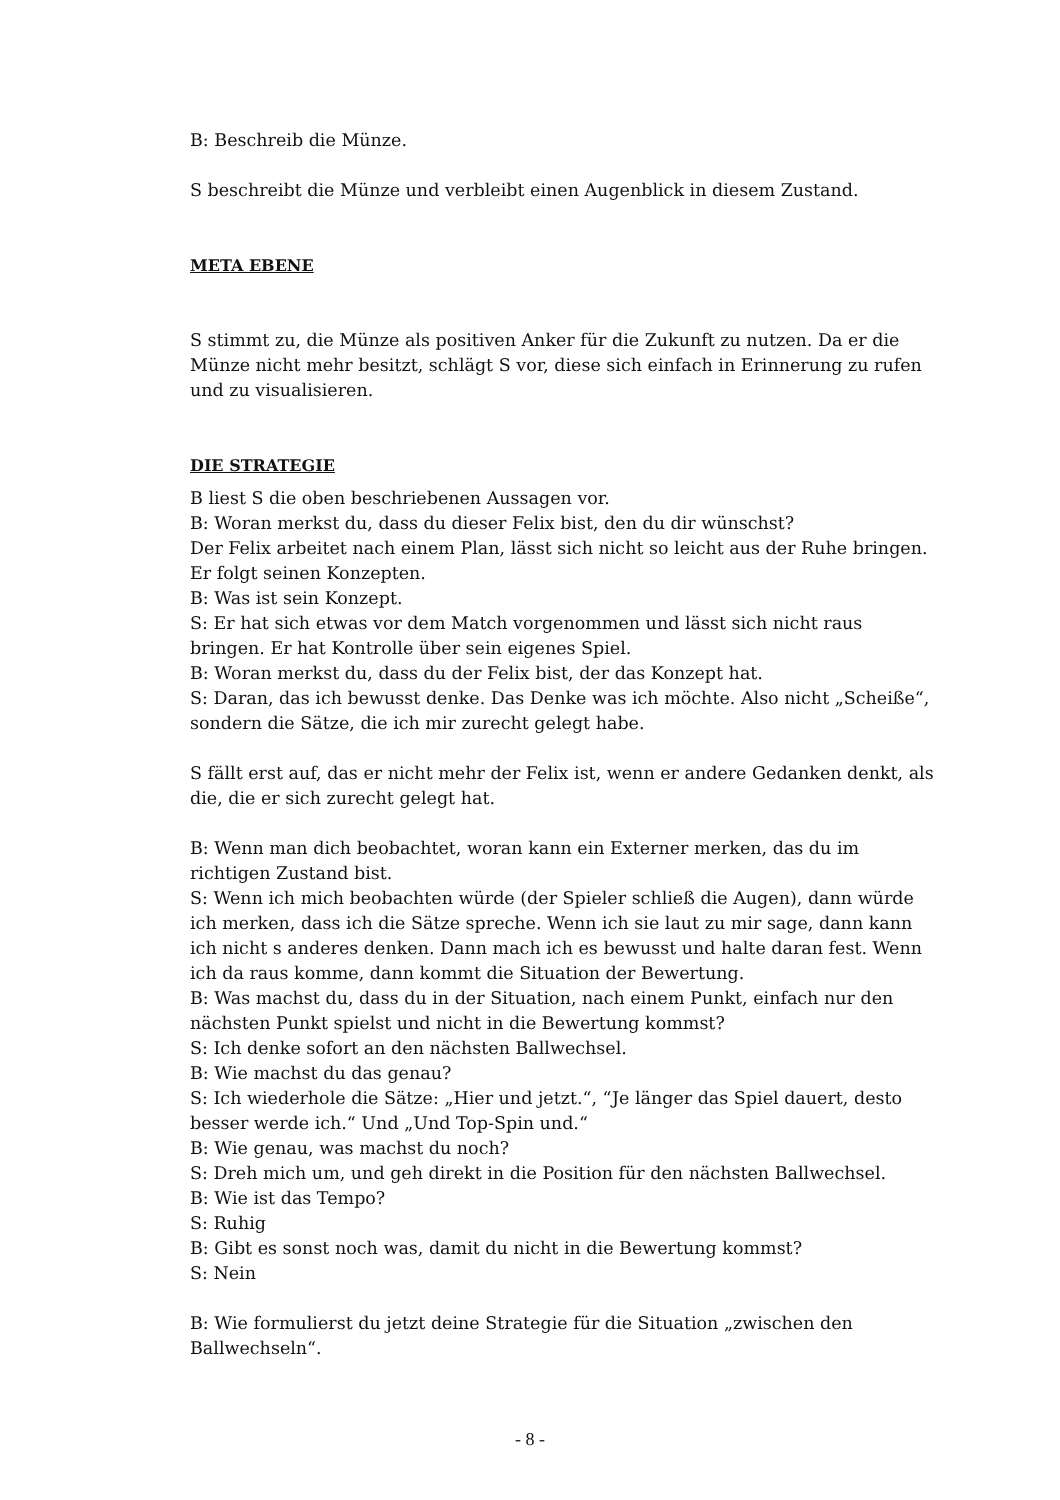B: Beschreib die Münze.
S beschreibt die Münze und verbleibt einen Augenblick in diesem Zustand.
META EBENE
S stimmt zu, die Münze als positiven Anker für die Zukunft zu nutzen. Da er die Münze nicht mehr besitzt, schlägt S vor, diese sich einfach in Erinnerung zu rufen und zu visualisieren.
DIE STRATEGIE
B liest S die oben beschriebenen Aussagen vor.
B: Woran merkst du, dass du dieser Felix bist, den du dir wünschst?
Der Felix arbeitet nach einem Plan, lässt sich nicht so leicht aus der Ruhe bringen. Er folgt seinen Konzepten.
B: Was ist sein Konzept.
S: Er hat sich etwas vor dem Match vorgenommen und lässt sich nicht raus bringen. Er hat Kontrolle über sein eigenes Spiel.
B: Woran merkst du, dass du der Felix bist, der das Konzept hat.
S: Daran, das ich bewusst denke. Das Denke was ich möchte. Also nicht „Scheiße“, sondern die Sätze, die ich mir zurecht gelegt habe.
S fällt erst auf, das er nicht mehr der Felix ist, wenn er andere Gedanken denkt, als die, die er sich zurecht gelegt hat.
B: Wenn man dich beobachtet, woran kann ein Externer merken, das du im richtigen Zustand bist.
S: Wenn ich mich beobachten würde (der Spieler schließ die Augen), dann würde ich merken, dass ich die Sätze spreche. Wenn ich sie laut zu mir sage, dann kann ich nicht s anderes denken. Dann mach ich es bewusst und halte daran fest. Wenn ich da raus komme, dann kommt die Situation der Bewertung.
B: Was machst du, dass du in der Situation, nach einem Punkt, einfach nur den nächsten Punkt spielst und nicht in die Bewertung kommst?
S: Ich denke sofort an den nächsten Ballwechsel.
B: Wie machst du das genau?
S: Ich wiederhole die Sätze: „Hier und jetzt.“, “Je länger das Spiel dauert, desto besser werde ich.“ Und „Und Top-Spin und.“
B: Wie genau, was machst du noch?
S: Dreh mich um, und geh direkt in die Position für den nächsten Ballwechsel.
B: Wie ist das Tempo?
S: Ruhig
B: Gibt es sonst noch was, damit du nicht in die Bewertung kommst?
S: Nein
B: Wie formulierst du jetzt deine Strategie für die Situation „zwischen den Ballwechseln“.
- 8 -